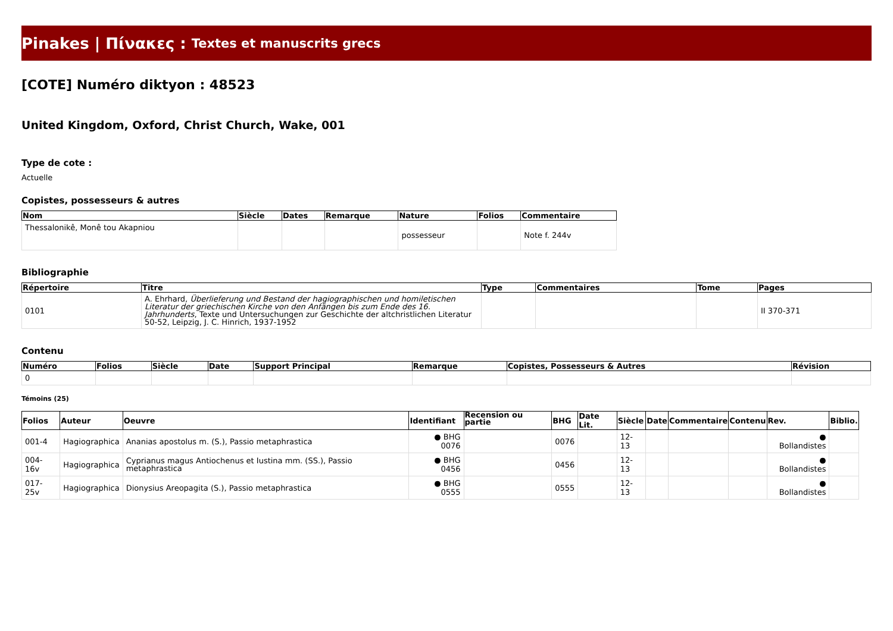Pinakes | Πίνακες : Textes et manuscrits grecs
[COTE] Numéro diktyon : 48523
United Kingdom, Oxford, Christ Church, Wake, 001
Type de cote :
Actuelle
Copistes, possesseurs & autres
| Nom | Siècle | Dates | Remarque | Nature | Folios | Commentaire |
| --- | --- | --- | --- | --- | --- | --- |
| Thessalonikê, Monê tou Akapniou | | | | possesseur | | Note f. 244v |
Bibliographie
| Répertoire | Titre | Type | Commentaires | Tome | Pages |
| --- | --- | --- | --- | --- | --- |
| 0101 | A. Ehrhard, Überlieferung und Bestand der hagiographischen und homiletischen Literatur der griechischen Kirche von den Anfängen bis zum Ende des 16. Jahrhunderts , Texte und Untersuchungen zur Geschichte der altchristlichen Literatur 50-52, Leipzig, J. C. Hinrich, 1937-1952 | | | | II 370-371 |
Contenu
| Numéro | Folios | Siècle | Date | Support Principal | Remarque | Copistes, Possesseurs & Autres | Révision |
| --- | --- | --- | --- | --- | --- | --- | --- |
| 0 | | | | | | | |
Témoins (25)
| Folios | Auteur | Oeuvre | Identifiant | Recension ou partie | BHG | Date Lit. | Siècle | Date | Commentaire | Contenu | Rev. | Biblio. |
| --- | --- | --- | --- | --- | --- | --- | --- | --- | --- | --- | --- | --- |
| 001-4 | Hagiographica | Ananias apostolus m. (S.), Passio metaphrastica | ● BHG 0076 | | 0076 | | 12-13 | | | | ● Bollandistes | |
| 004-16v | Hagiographica | Cyprianus magus Antiochenus et Iustina mm. (SS.), Passio metaphrastica | ● BHG 0456 | | 0456 | | 12-13 | | | | ● Bollandistes | |
| 017-25v | Hagiographica | Dionysius Areopagita (S.), Passio metaphrastica | ● BHG 0555 | | 0555 | | 12-13 | | | | ● Bollandistes | |